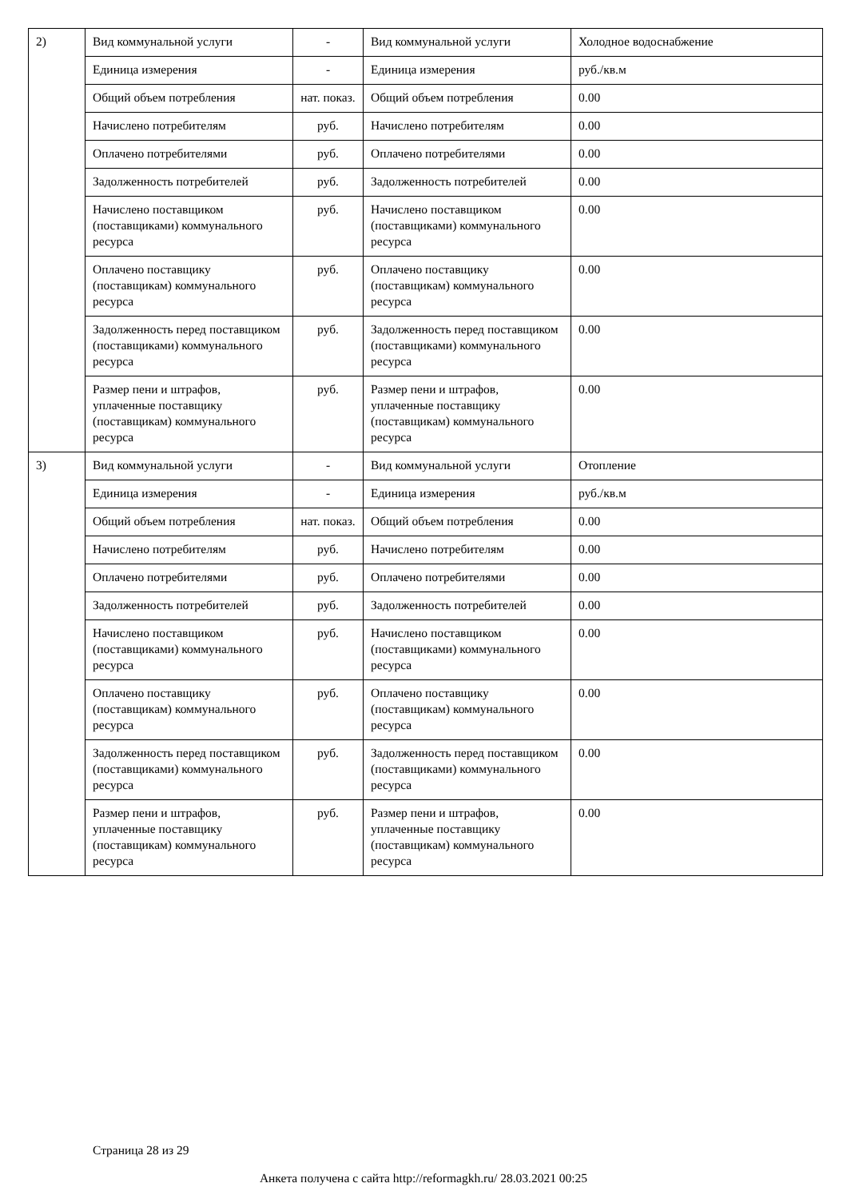| 2) | Вид коммунальной услуги | - | Вид коммунальной услуги | Холодное водоснабжение |
| | Единица измерения | - | Единица измерения | руб./кв.м |
| | Общий объем потребления | нат. показ. | Общий объем потребления | 0.00 |
| | Начислено потребителям | руб. | Начислено потребителям | 0.00 |
| | Оплачено потребителями | руб. | Оплачено потребителями | 0.00 |
| | Задолженность потребителей | руб. | Задолженность потребителей | 0.00 |
| | Начислено поставщиком (поставщиками) коммунального ресурса | руб. | Начислено поставщиком (поставщиками) коммунального ресурса | 0.00 |
| | Оплачено поставщику (поставщикам) коммунального ресурса | руб. | Оплачено поставщику (поставщикам) коммунального ресурса | 0.00 |
| | Задолженность перед поставщиком (поставщиками) коммунального ресурса | руб. | Задолженность перед поставщиком (поставщиками) коммунального ресурса | 0.00 |
| | Размер пени и штрафов, уплаченные поставщику (поставщикам) коммунального ресурса | руб. | Размер пени и штрафов, уплаченные поставщику (поставщикам) коммунального ресурса | 0.00 |
| 3) | Вид коммунальной услуги | - | Вид коммунальной услуги | Отопление |
| | Единица измерения | - | Единица измерения | руб./кв.м |
| | Общий объем потребления | нат. показ. | Общий объем потребления | 0.00 |
| | Начислено потребителям | руб. | Начислено потребителям | 0.00 |
| | Оплачено потребителями | руб. | Оплачено потребителями | 0.00 |
| | Задолженность потребителей | руб. | Задолженность потребителей | 0.00 |
| | Начислено поставщиком (поставщиками) коммунального ресурса | руб. | Начислено поставщиком (поставщиками) коммунального ресурса | 0.00 |
| | Оплачено поставщику (поставщикам) коммунального ресурса | руб. | Оплачено поставщику (поставщикам) коммунального ресурса | 0.00 |
| | Задолженность перед поставщиком (поставщиками) коммунального ресурса | руб. | Задолженность перед поставщиком (поставщиками) коммунального ресурса | 0.00 |
| | Размер пени и штрафов, уплаченные поставщику (поставщикам) коммунального ресурса | руб. | Размер пени и штрафов, уплаченные поставщику (поставщикам) коммунального ресурса | 0.00 |
Страница 28 из 29
Анкета получена с сайта http://reformagkh.ru/ 28.03.2021 00:25